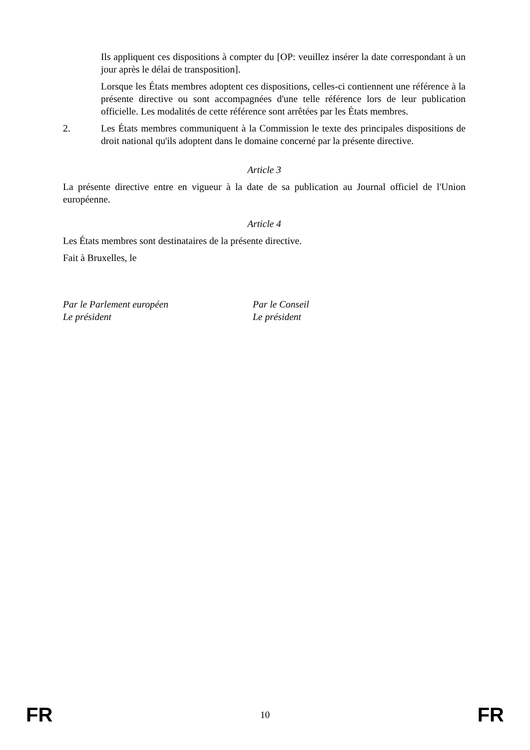Ils appliquent ces dispositions à compter du [OP: veuillez insérer la date correspondant à un jour après le délai de transposition].
Lorsque les États membres adoptent ces dispositions, celles-ci contiennent une référence à la présente directive ou sont accompagnées d'une telle référence lors de leur publication officielle. Les modalités de cette référence sont arrêtées par les États membres.
2. Les États membres communiquent à la Commission le texte des principales dispositions de droit national qu'ils adoptent dans le domaine concerné par la présente directive.
Article 3
La présente directive entre en vigueur à la date de sa publication au Journal officiel de l'Union européenne.
Article 4
Les États membres sont destinataires de la présente directive.
Fait à Bruxelles, le
Par le Parlement européen
Le président
Par le Conseil
Le président
FR 10 FR